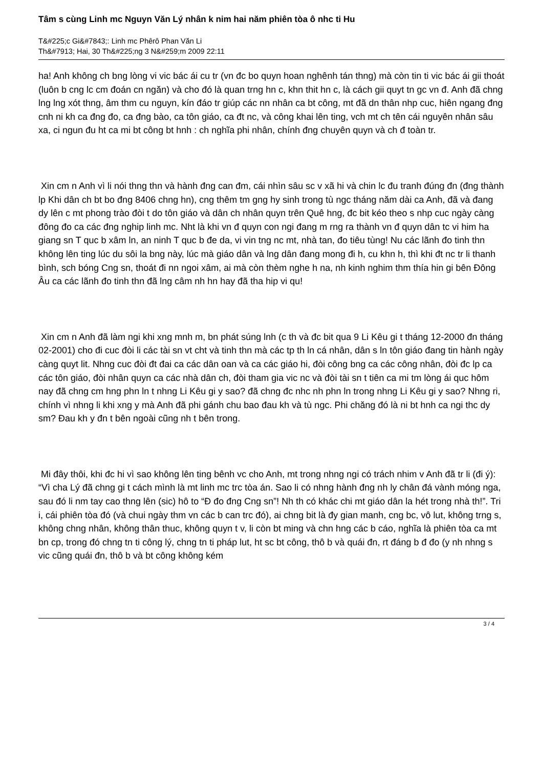Tâm s cùng Linh mc Nguyn Văn Lý nhân k nim hai năm phiên tòa ô nhc ti Hu
T&#225;c Gi&#7843;: Linh mc Phêrô Phan Văn Li
Th&#7913; Hai, 30 Th&#225;ng 3 N&#259;m 2009 22:11
ha! Anh không ch bng lòng vi vic bác ái cu tr (vn đc bo quyn hoan nghênh tán thng) mà còn tin ti vic bác ái gii thoát (luôn b cng lc cm đoán cn ngăn) và cho đó là quan trng hn c, khn thit hn c, là cách gii quyt tn gc vn đ. Anh đã chng lng lng xót thng, âm thm cu nguyn, kín đáo tr giúp các nn nhân ca bt công, mt đã dn thân nhp cuc, hiên ngang đng cnh ni kh ca đng đo, ca đng bào, ca tôn giáo, ca đt nc, và công khai lên ting, vch mt ch tên cái nguyên nhân sâu xa, ci ngun đu ht ca mi bt công bt hnh : ch nghĩa phi nhân, chính đng chuyên quyn và ch đ toàn tr.
Xin cm n Anh vì li nói thng thn và hành đng can đm, cái nhìn sâu sc v xã hi và chin lc đu tranh đúng đn (đng thành lp Khi dân ch bt bo đng 8406 chng hn), cng thêm tm gng hy sinh trong tù ngc tháng năm dài ca Anh, đã và đang dy lên c mt phong trào đòi t do tôn giáo và dân ch nhân quyn trên Quê hng, đc bit kéo theo s nhp cuc ngày càng đông đo ca các đng nghip linh mc. Nht là khi vn đ quyn con ngi đang m rng ra thành vn đ quyn dân tc vi him ha giang sn T quc b xâm ln, an ninh T quc b đe da, vi vin tng nc mt, nhà tan, đo tiêu tùng! Nu các lãnh đo tinh thn không lên ting lúc du sôi la bng này, lúc mà giáo dân và lng dân đang mong đi h, cu khn h, thì khi đt nc tr li thanh bình, sch bóng Cng sn, thoát đi nn ngoi xâm, ai mà còn thèm nghe h na, nh kinh nghim thm thía hin gi bên Đông Âu ca các lãnh đo tinh thn đã lng câm nh hn hay đã tha hip vi qu!
Xin cm n Anh đã làm ngi khi xng mnh m, bn phát súng lnh (c th và đc bit qua 9 Li Kêu gi t tháng 12-2000 đn tháng 02-2001) cho đi cuc đòi li các tài sn vt cht và tinh thn mà các tp th ln cá nhân, dân s ln tôn giáo đang tin hành ngày càng quyt lit. Nhng cuc đòi đt đai ca các dân oan và ca các giáo hi, đòi công bng ca các công nhân, đòi đc lp ca các tôn giáo, đòi nhân quyn ca các nhà dân ch, đòi tham gia vic nc và đòi tài sn t tiên ca mi tm lòng ái quc hôm nay đã chng cm hng phn ln t nhng Li Kêu gi y sao? đã chng đc nhc nh phn ln trong nhng Li Kêu gi y sao? Nhng ri, chính vì nhng li khi xng y mà Anh đã phi gánh chu bao đau kh và tù ngc. Phi chăng đó là ni bt hnh ca ngi thc dy sm? Đau kh y đn t bên ngoài cũng nh t bên trong.
Mi đây thôi, khi đc hi vì sao không lên ting bênh vc cho Anh, mt trong nhng ngi có trách nhim v Anh đã tr li (đi ý): “Vì cha Lý đã chng gi t cách mình là mt linh mc trc tòa án. Sao li có nhng hành đng nh ly chân đá vành móng nga, sau đó li nm tay cao thng lên (sic) hô to “Đ đo đng Cng sn”! Nh th có khác chi mt giáo dân la hét trong nhà th!”. Tri i, cái phiên tòa đó (và chui ngày thm vn các b can trc đó), ai chng bit là đy gian manh, cng bc, vô lut, không trng s, không chng nhân, không thân thuc, không quyn t v, li còn bt ming và chn hng các b cáo, nghĩa là phiên tòa ca mt bn cp, trong đó chng tn ti công lý, chng tn ti pháp lut, ht sc bt công, thô b và quái đn, rt đáng b đ đo (y nh nhng s vic cũng quái đn, thô b và bt công không kém
3 / 4